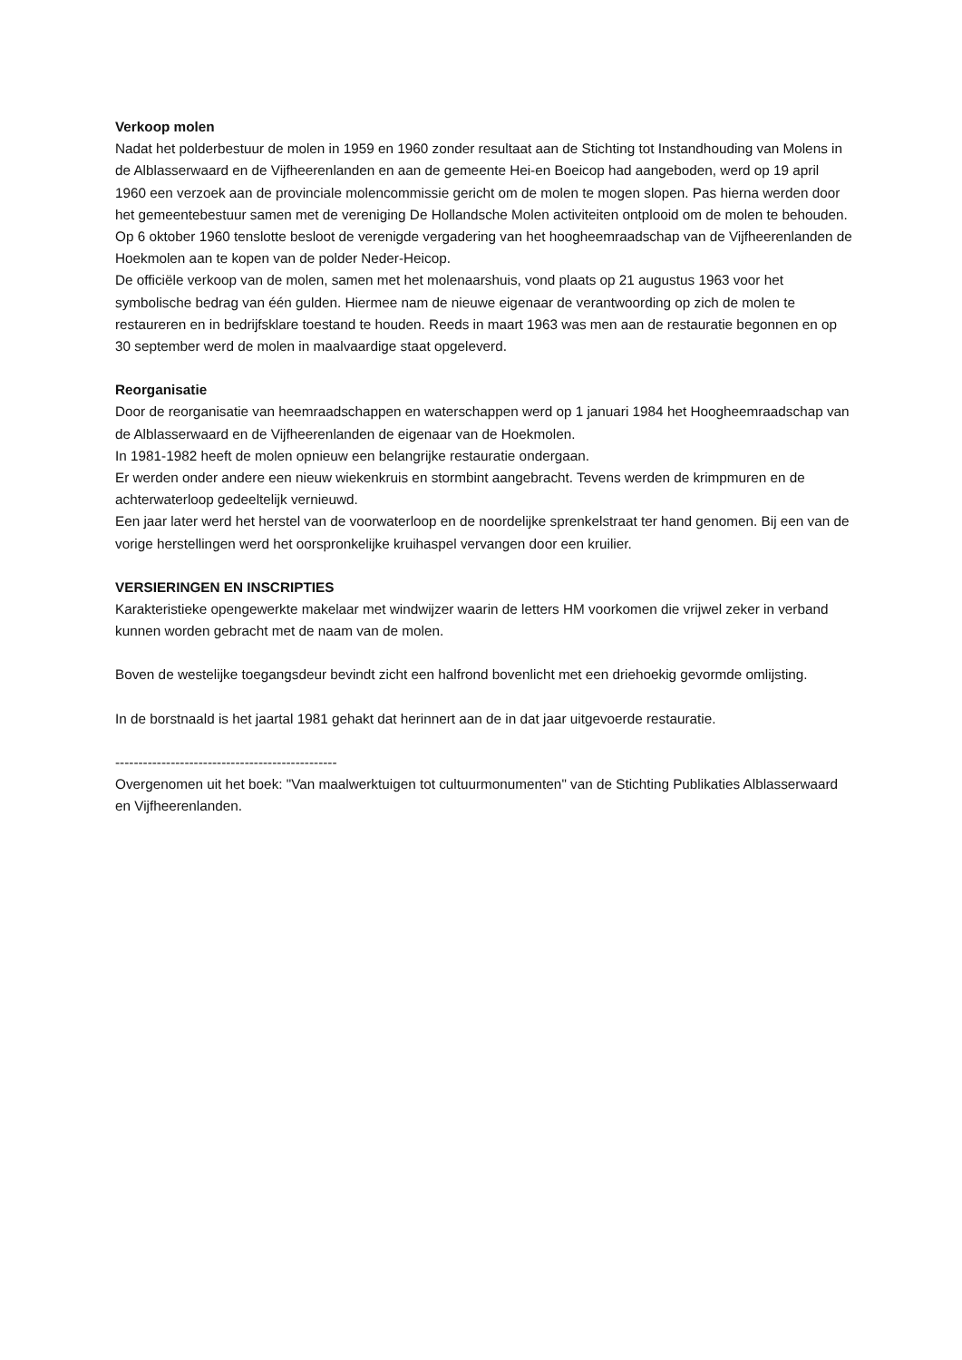Verkoop molen
Nadat het polderbestuur de molen in 1959 en 1960 zonder resultaat aan de Stichting tot Instandhouding van Molens in de Alblasserwaard en de Vijfheerenlanden en aan de gemeente Hei-en Boeicop had aangeboden, werd op 19 april 1960 een verzoek aan de provinciale molencommissie gericht om de molen te mogen slopen. Pas hierna werden door het gemeentebestuur samen met de vereniging De Hollandsche Molen activiteiten ontplooid om de molen te behouden. Op 6 oktober 1960 tenslotte besloot de verenigde vergadering van het hoogheemraadschap van de Vijfheerenlanden de Hoekmolen aan te kopen van de polder Neder-Heicop.
De officiële verkoop van de molen, samen met het molenaarshuis, vond plaats op 21 augustus 1963 voor het symbolische bedrag van één gulden. Hiermee nam de nieuwe eigenaar de verantwoording op zich de molen te restaureren en in bedrijfsklare toestand te houden. Reeds in maart 1963 was men aan de restauratie begonnen en op 30 september werd de molen in maalvaardige staat opgeleverd.
Reorganisatie
Door de reorganisatie van heemraadschappen en waterschappen werd op 1 januari 1984 het Hoogheemraadschap van de Alblasserwaard en de Vijfheerenlanden de eigenaar van de Hoekmolen.
In 1981-1982 heeft de molen opnieuw een belangrijke restauratie ondergaan.
Er werden onder andere een nieuw wiekenkruis en stormbint aangebracht. Tevens werden de krimpmuren en de achterwaterloop gedeeltelijk vernieuwd.
Een jaar later werd het herstel van de voorwaterloop en de noordelijke sprenkelstraat ter hand genomen. Bij een van de vorige herstellingen werd het oorspronkelijke kruihaspel vervangen door een kruilier.
VERSIERINGEN EN INSCRIPTIES
Karakteristieke opengewerkte makelaar met windwijzer waarin de letters HM voorkomen die vrijwel zeker in verband kunnen worden gebracht met de naam van de molen.
Boven de westelijke toegangsdeur bevindt zicht een halfrond bovenlicht met een driehoekig gevormde omlijsting.
In de borstnaald is het jaartal 1981 gehakt dat herinnert aan de in dat jaar uitgevoerde restauratie.
------------------------------------------------
Overgenomen uit het boek: "Van maalwerktuigen tot cultuurmonumenten" van de Stichting Publikaties Alblasserwaard en Vijfheerenlanden.